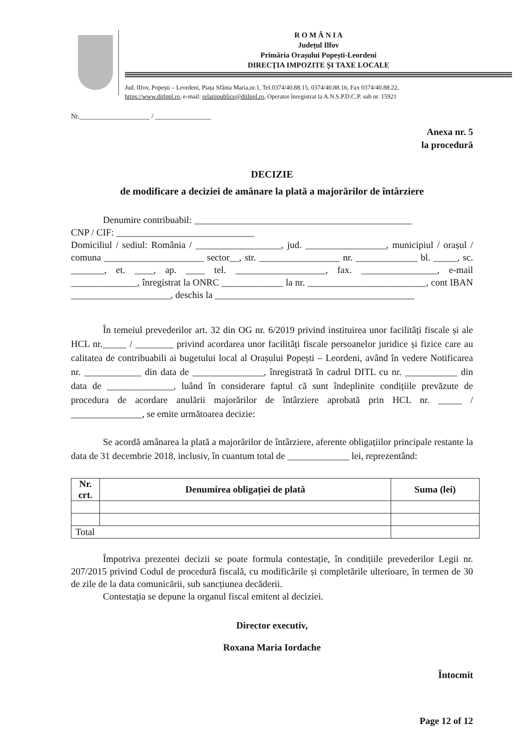R O M Â N I A
Județul Ilfov
Primăria Orașului Popești-Leordeni
DIRECȚIA IMPOZITE ȘI TAXE LOCALE
Jud. Ilfov, Popești – Leordeni, Piața Sfânta Maria,nr.1, Tel.0374/40.88.15, 0374/40.88.16, Fax 0374/40.88.22,
https://www.ditlppl.ro, e-mail: relatiipublice@ditlppl.ro, Operator înregistrat la A.N.S.P.D.C.P. sub nr. 15921
Nr.____________________ / ________________
Anexa nr. 5
la procedură
DECIZIE
de modificare a deciziei de amânare la plată a majorărilor de întârziere
Denumire contribuabil: ______________________________________________
CNP / CIF: _____________________________
Domiciliul / sediul: România / __________________, jud. _________________, municipiul / orașul / comuna _____________________ sector__, str. _________________ nr. _____________ bl. _____, sc. _______, et. ____, ap. ____ tel. ___________________, fax. ________________, e-mail ______________, înregistrat la ONRC _____________ la nr. _________________________, cont IBAN _____________________, deschis la __________________________________________
În temeiul prevederilor art. 32 din OG nr. 6/2019 privind instituirea unor facilități fiscale și ale HCL nr._____ / ________ privind acordarea unor facilități fiscale persoanelor juridice și fizice care au calitatea de contribuabili ai bugetului local al Orașului Popești – Leordeni, având în vedere Notificarea nr. ____________ din data de _______________, înregistrată în cadrul DITL cu nr. ___________ din data de ______________, luând în considerare faptul că sunt îndeplinite condițiile prevăzute de procedura de acordare anulării majorărilor de întârziere aprobată prin HCL nr. _____ / _______________, se emite următoarea decizie:
Se acordă amânarea la plată a majorărilor de întârziere, aferente obligațiilor principale restante la data de 31 decembrie 2018, inclusiv, în cuantum total de _____________ lei, reprezentând:
| Nr. crt. | Denumirea obligației de plată | Suma (lei) |
| --- | --- | --- |
| Total | | |
Împotriva prezentei decizii se poate formula contestație, în condițiile prevederilor Legii nr. 207/2015 privind Codul de procedură fiscală, cu modificările și completările ulterioare, în termen de 30 de zile de la data comunicării, sub sancțiunea decăderii.
Contestația se depune la organul fiscal emitent al deciziei.
Director executiv,
Roxana Maria Iordache
Întocmit
Page 12 of 12